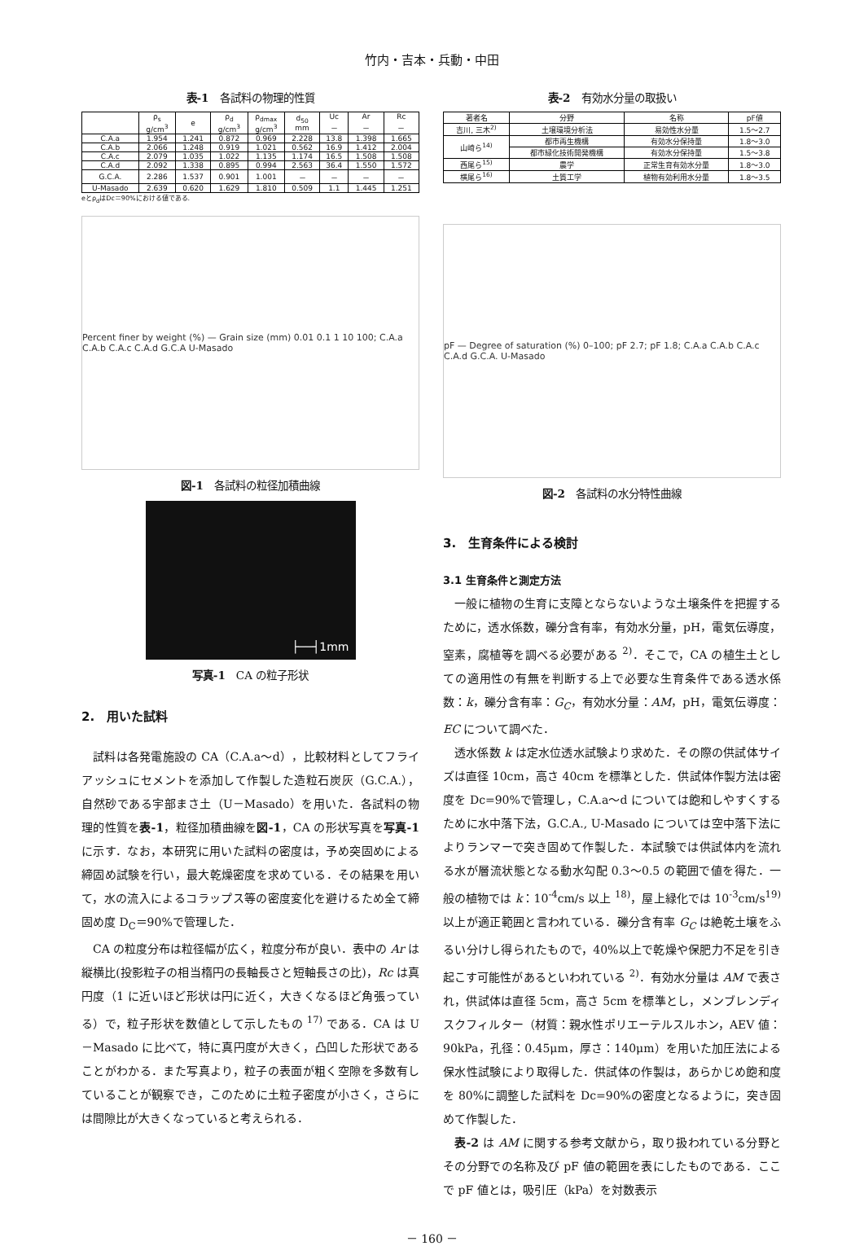竹内・吉本・兵動・中田
表-1　各試料の物理的性質
| | ρ<sub>s</sub> g/cm<sup>3</sup> | e | ρ<sub>d</sub> g/cm<sup>3</sup> | ρ<sub>dmax</sub> g/cm<sup>3</sup> | d<sub>50</sub> mm | Uc － | Ar － | Rc － |
| --- | --- | --- | --- | --- | --- | --- | --- | --- |
| C.A.a | 1.954 | 1.241 | 0.872 | 0.969 | 2.228 | 13.8 | 1.398 | 1.665 |
| C.A.b | 2.066 | 1.248 | 0.919 | 1.021 | 0.562 | 16.9 | 1.412 | 2.004 |
| C.A.c | 2.079 | 1.035 | 1.022 | 1.135 | 1.174 | 16.5 | 1.508 | 1.508 |
| C.A.d | 2.092 | 1.338 | 0.895 | 0.994 | 2.563 | 36.4 | 1.550 | 1.572 |
| G.C.A. | 2.286 | 1.537 | 0.901 | 1.001 | － | － | － | － |
| U-Masado | 2.639 | 0.620 | 1.629 | 1.810 | 0.509 | 1.1 | 1.445 | 1.251 |
eとρ<sub>d</sub>はDc＝90%における値である.
Percent finer by weight (%) — Grain size (mm) 0.01 0.1 1 10 100; C.A.a C.A.b C.A.c C.A.d G.C.A U-Masado
図-1　各試料の粒径加積曲線
├──┤1mm
写真-1　CA の粒子形状
2.　用いた試料
試料は各発電施設の CA（C.A.a〜d），比較材料としてフライアッシュにセメントを添加して作製した造粒石炭灰（G.C.A.），自然砂である宇部まさ土（U－Masado）を用いた．各試料の物理的性質を表-1，粒径加積曲線を図-1，CA の形状写真を写真-1 に示す．なお，本研究に用いた試料の密度は，予め突固めによる締固め試験を行い，最大乾燥密度を求めている．その結果を用いて，水の流入によるコラップス等の密度変化を避けるため全て締固め度 D<sub>C</sub>＝90%で管理した．
CA の粒度分布は粒径幅が広く，粒度分布が良い．表中の Ar は縦横比(投影粒子の相当楕円の長軸長さと短軸長さの比)，Rc は真円度（1 に近いほど形状は円に近く，大きくなるほど角張っている）で，粒子形状を数値として示したもの <sup>17)</sup> である．CA は U－Masado に比べて，特に真円度が大きく，凸凹した形状であることがわかる．また写真より，粒子の表面が粗く空隙を多数有していることが観察でき，このために土粒子密度が小さく，さらには間隙比が大きくなっていると考えられる．
表-2　有効水分量の取扱い
| 著者名 | 分野 | 名称 | pF値 |
| --- | --- | --- | --- |
| 吉川, 三木<sup>2)</sup> | 土壌環境分析法 | 易効性水分量 | 1.5〜2.7 |
| 山崎ら<sup>14)</sup> | 都市再生機構 | 有効水分保持量 | 1.8〜3.0 |
| | 都市緑化技術開発機構 | 有効水分保持量 | 1.5〜3.8 |
| 西尾ら<sup>15)</sup> | 農学 | 正常生育有効水分量 | 1.8〜3.0 |
| 横尾ら<sup>16)</sup> | 土質工学 | 植物有効利用水分量 | 1.8〜3.5 |
pF — Degree of saturation (%) 0–100; pF 2.7; pF 1.8; C.A.a C.A.b C.A.c C.A.d G.C.A. U-Masado
図-2　各試料の水分特性曲線
3.　生育条件による検討
3.1 生育条件と測定方法
一般に植物の生育に支障とならないような土壌条件を把握するために，透水係数，礫分含有率，有効水分量，pH，電気伝導度，窒素，腐植等を調べる必要がある <sup>2)</sup>．そこで，CA の植生土としての適用性の有無を判断する上で必要な生育条件である透水係数：k，礫分含有率：G<sub>C</sub>，有効水分量：AM，pH，電気伝導度：EC について調べた．
透水係数 k は定水位透水試験より求めた．その際の供試体サイズは直径 10cm，高さ 40cm を標準とした．供試体作製方法は密度を Dc=90%で管理し，C.A.a〜d については飽和しやすくするために水中落下法，G.C.A., U-Masado については空中落下法によりランマーで突き固めて作製した．本試験では供試体内を流れる水が層流状態となる動水勾配 0.3〜0.5 の範囲で値を得た．一般の植物では k：10<sup>-4</sup>cm/s 以上 <sup>18)</sup>，屋上緑化では 10<sup>-3</sup>cm/s<sup>19)</sup> 以上が適正範囲と言われている．礫分含有率 G<sub>C</sub> は絶乾土壌をふるい分けし得られたもので，40%以上で乾燥や保肥力不足を引き起こす可能性があるといわれている <sup>2)</sup>．有効水分量は AM で表され，供試体は直径 5cm，高さ 5cm を標準とし，メンブレンディスクフィルター（材質：親水性ポリエーテルスルホン，AEV 値： 90kPa，孔径：0.45μm，厚さ：140μm）を用いた加圧法による保水性試験により取得した．供試体の作製は，あらかじめ飽和度を 80%に調整した試料を Dc=90%の密度となるように，突き固めて作製した．
表-2 は AM に関する参考文献から，取り扱われている分野とその分野での名称及び pF 値の範囲を表にしたものである．ここで pF 値とは，吸引圧（kPa）を対数表示
－ 160 －